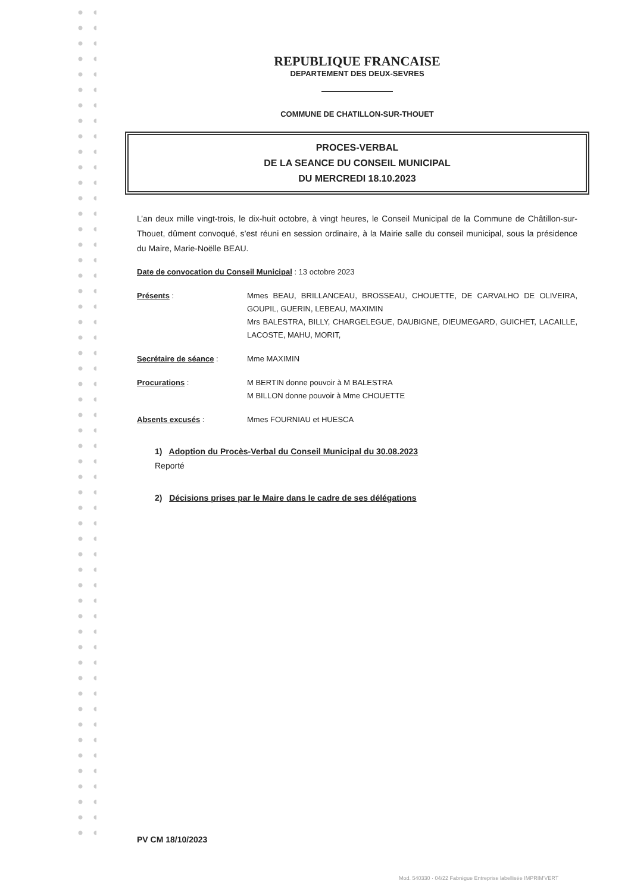REPUBLIQUE FRANCAISE
DEPARTEMENT DES DEUX-SEVRES
COMMUNE DE CHATILLON-SUR-THOUET
PROCES-VERBAL
DE LA SEANCE DU CONSEIL MUNICIPAL
DU MERCREDI 18.10.2023
L’an deux mille vingt-trois, le dix-huit octobre, à vingt heures, le Conseil Municipal de la Commune de Châtillon-sur-Thouet, dûment convoqué, s’est réuni en session ordinaire, à la Mairie salle du conseil municipal, sous la présidence du Maire, Marie-Noëlle BEAU.
Date de convocation du Conseil Municipal : 13 octobre 2023
Présents : Mmes BEAU, BRILLANCEAU, BROSSEAU, CHOUETTE, DE CARVALHO DE OLIVEIRA, GOUPIL, GUERIN, LEBEAU, MAXIMIN
Mrs BALESTRA, BILLY, CHARGELEGUE, DAUBIGNE, DIEUMEGARD, GUICHET, LACAILLE, LACOSTE, MAHU, MORIT,
Secrétaire de séance : Mme MAXIMIN
Procurations : M BERTIN donne pouvoir à M BALESTRA
M BILLON donne pouvoir à Mme CHOUETTE
Absents excusés : Mmes FOURNIAU et HUESCA
1) Adoption du Procès-Verbal du Conseil Municipal du 30.08.2023
Reporté
2) Décisions prises par le Maire dans le cadre de ses délégations
PV CM 18/10/2023
Mod. 540330 · 04/22 Fabrègue Entreprise labellisée IMPRIM'VERT